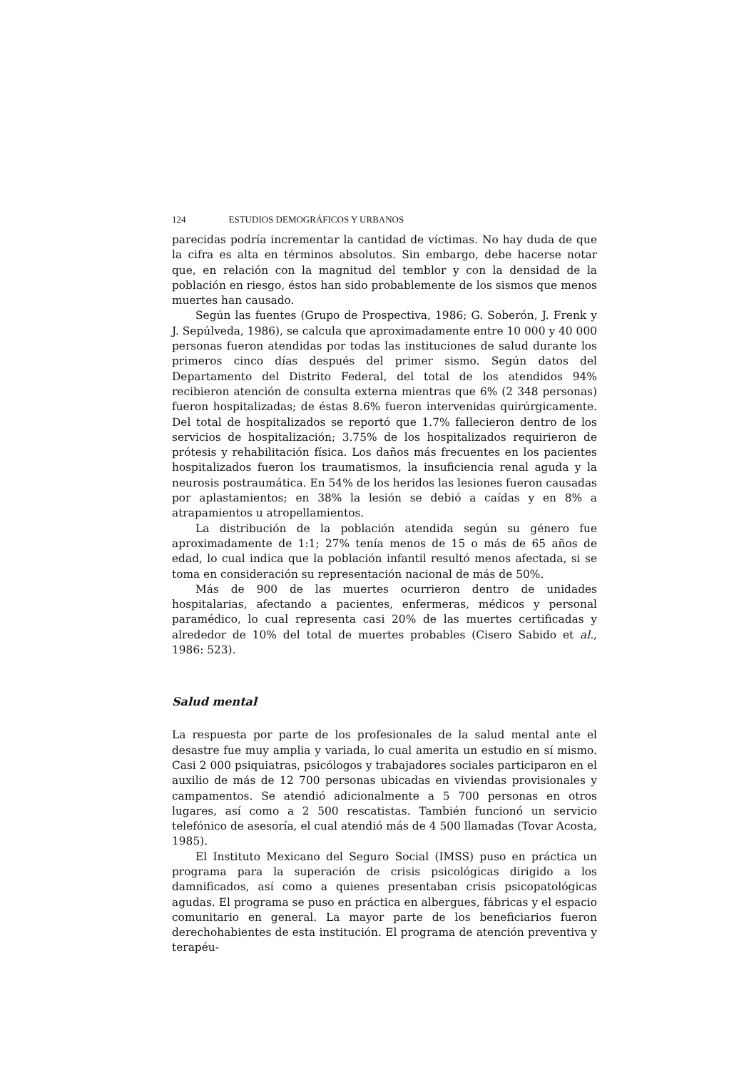124 ESTUDIOS DEMOGRÁFICOS Y URBANOS
parecidas podría incrementar la cantidad de víctimas. No hay duda de que la cifra es alta en términos absolutos. Sin embargo, debe hacerse notar que, en relación con la magnitud del temblor y con la densidad de la población en riesgo, éstos han sido probablemente de los sismos que menos muertes han causado.
Según las fuentes (Grupo de Prospectiva, 1986; G. Soberón, J. Frenk y J. Sepúlveda, 1986), se calcula que aproximadamente entre 10 000 y 40 000 personas fueron atendidas por todas las instituciones de salud durante los primeros cinco días después del primer sismo. Según datos del Departamento del Distrito Federal, del total de los atendidos 94% recibieron atención de consulta externa mientras que 6% (2 348 personas) fueron hospitalizadas; de éstas 8.6% fueron intervenidas quirúrgicamente. Del total de hospitalizados se reportó que 1.7% fallecieron dentro de los servicios de hospitalización; 3.75% de los hospitalizados requirieron de prótesis y rehabilitación física. Los daños más frecuentes en los pacientes hospitalizados fueron los traumatismos, la insuficiencia renal aguda y la neurosis postraumática. En 54% de los heridos las lesiones fueron causadas por aplastamientos; en 38% la lesión se debió a caídas y en 8% a atrapamientos u atropellamientos.
La distribución de la población atendida según su género fue aproximadamente de 1:1; 27% tenía menos de 15 o más de 65 años de edad, lo cual indica que la población infantil resultó menos afectada, si se toma en consideración su representación nacional de más de 50%.
Más de 900 de las muertes ocurrieron dentro de unidades hospitalarias, afectando a pacientes, enfermeras, médicos y personal paramédico, lo cual representa casi 20% de las muertes certificadas y alrededor de 10% del total de muertes probables (Cisero Sabido et al., 1986: 523).
Salud mental
La respuesta por parte de los profesionales de la salud mental ante el desastre fue muy amplia y variada, lo cual amerita un estudio en sí mismo. Casi 2 000 psiquiatras, psicólogos y trabajadores sociales participaron en el auxilio de más de 12 700 personas ubicadas en viviendas provisionales y campamentos. Se atendió adicionalmente a 5 700 personas en otros lugares, así como a 2 500 rescatistas. También funcionó un servicio telefónico de asesoría, el cual atendió más de 4 500 llamadas (Tovar Acosta, 1985).
El Instituto Mexicano del Seguro Social (IMSS) puso en práctica un programa para la superación de crisis psicológicas dirigido a los damnificados, así como a quienes presentaban crisis psicopatológicas agudas. El programa se puso en práctica en albergues, fábricas y el espacio comunitario en general. La mayor parte de los beneficiarios fueron derechohabientes de esta institución. El programa de atención preventiva y terapéu-